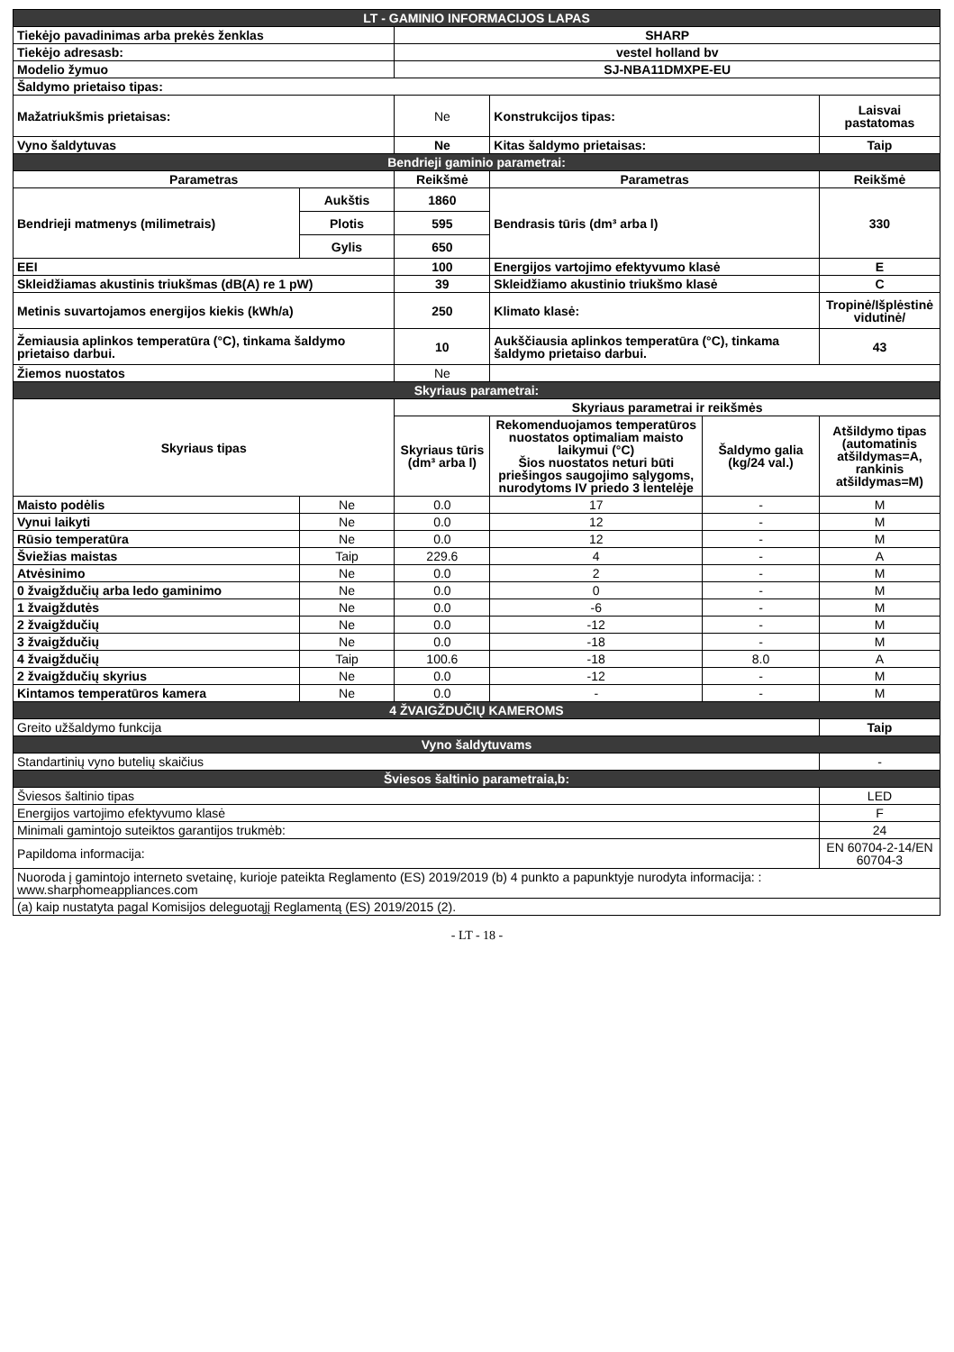| LT - GAMINIO INFORMACIJOS LAPAS | | | | | |
| Tiekėjo pavadinimas arba prekės ženklas | | SHARP | | | |
| Tiekėjo adresasb: | | vestel holland bv | | | |
| Modelio žymuo | | SJ-NBA11DMXPE-EU | | | |
| Šaldymo prietaiso tipas: | | | | | |
| Mažatriukšmis prietaisas: | | Ne | Konstrukcijos tipas: | | Laisvai pastatomas |
| Vyno šaldytuvas | | Ne | Kitas šaldymo prietaisas: | | Taip |
| Bendrieji gaminio parametrai: | | | | | |
| Parametras | | Reikšmė | Parametras | | Reikšmė |
| Bendrieji matmenys (milimetrais) | Aukštis | 1860 | Bendrasis tūris (dm³ arba l) | | 330 |
| | Plotis | 595 | | | |
| | Gylis | 650 | | | |
| EEI | | 100 | Energijos vartojimo efektyvumo klasė | | E |
| Skleidžiamas akustinis triukšmas (dB(A) re 1 pW) | | 39 | Skleidžiamo akustinio triukšmo klasė | | C |
| Metinis suvartojamos energijos kiekis (kWh/a) | | 250 | Klimato klasė: | | Tropinė/Išplėstinė vidutinė/ |
| Žemiausia aplinkos temperatūra (°C), tinkama šaldymo prietaiso darbui. | | 10 | Aukščiausia aplinkos temperatūra (°C), tinkama šaldymo prietaiso darbui. | | 43 |
| Žiemos nuostatos | | Ne | | | |
| Skyriaus parametrai: | | | | | |
| Skyriaus tipas | | Skyriaus parametrai ir reikšmės | | | |
| | | Skyriaus tūris (dm³ arba l) | Rekomenduojamos temperatūros nuostatos optimaliam maisto laikymui (°C) Šios nuostatos neturi būti priešingos saugojimo sąlygoms, nurodytoms IV priedo 3 lentelėje | Šaldymo galia (kg/24 val.) | Atšildymo tipas (automatinis atšildymas=A, rankinis atšildymas=M) |
| Maisto podėlis | Ne | 0.0 | 17 | - | M |
| Vynui laikyti | Ne | 0.0 | 12 | - | M |
| Rūsio temperatūra | Ne | 0.0 | 12 | - | M |
| Šviežias maistas | Taip | 229.6 | 4 | - | A |
| Atvėsinimo | Ne | 0.0 | 2 | - | M |
| 0 žvaigždučių arba ledo gaminimo | Ne | 0.0 | 0 | - | M |
| 1 žvaigždutės | Ne | 0.0 | -6 | - | M |
| 2 žvaigždučių | Ne | 0.0 | -12 | - | M |
| 3 žvaigždučių | Ne | 0.0 | -18 | - | M |
| 4 žvaigždučių | Taip | 100.6 | -18 | 8.0 | A |
| 2 žvaigždučių skyrius | Ne | 0.0 | -12 | - | M |
| Kintamos temperatūros kamera | Ne | 0.0 | - | - | M |
| 4 ŽVAIGŽDUČIŲ KAMEROMS | | | | | |
| Greito užšaldymo funkcija | | | | | Taip |
| Vyno šaldytuvams | | | | | |
| Standartinių vyno butelių skaičius | | | | | - |
| Šviesos šaltinio parametraia,b: | | | | | |
| Šviesos šaltinio tipas | | | | | LED |
| Energijos vartojimo efektyvumo klasė | | | | | F |
| Minimali gamintojo suteiktos garantijos trukmėb: | | | | | 24 |
| Papildoma informacija: | | | | | EN 60704-2-14/EN 60704-3 |
| Nuoroda į gamintojo interneto svetainę, kurioje pateikta Reglamento (ES) 2019/2019 (b) 4 punkto a papunktyje nurodyta informacija: : www.sharphomeappliances.com | | | | | |
| (a) kaip nustatyta pagal Komisijos deleguotąjį Reglamentą (ES) 2019/2015 (2). | | | | | |
- LT - 18 -